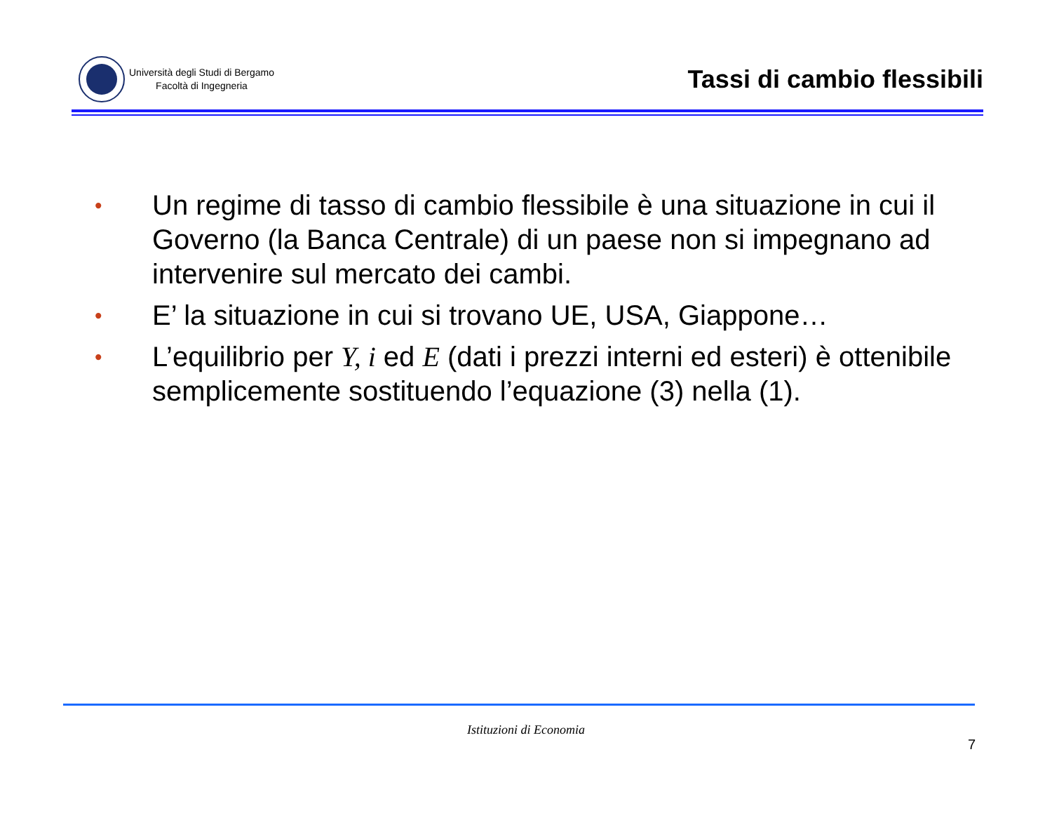Università degli Studi di Bergamo
Facoltà di Ingegneria
Tassi di cambio flessibili
• Un regime di tasso di cambio flessibile è una situazione in cui il Governo (la Banca Centrale) di un paese non si impegnano ad intervenire sul mercato dei cambi.
• E’ la situazione in cui si trovano UE, USA, Giappone…
• L’equilibrio per Y, i ed E (dati i prezzi interni ed esteri) è ottenibile semplicemente sostituendo l’equazione (3) nella (1).
Istituzioni di Economia
7